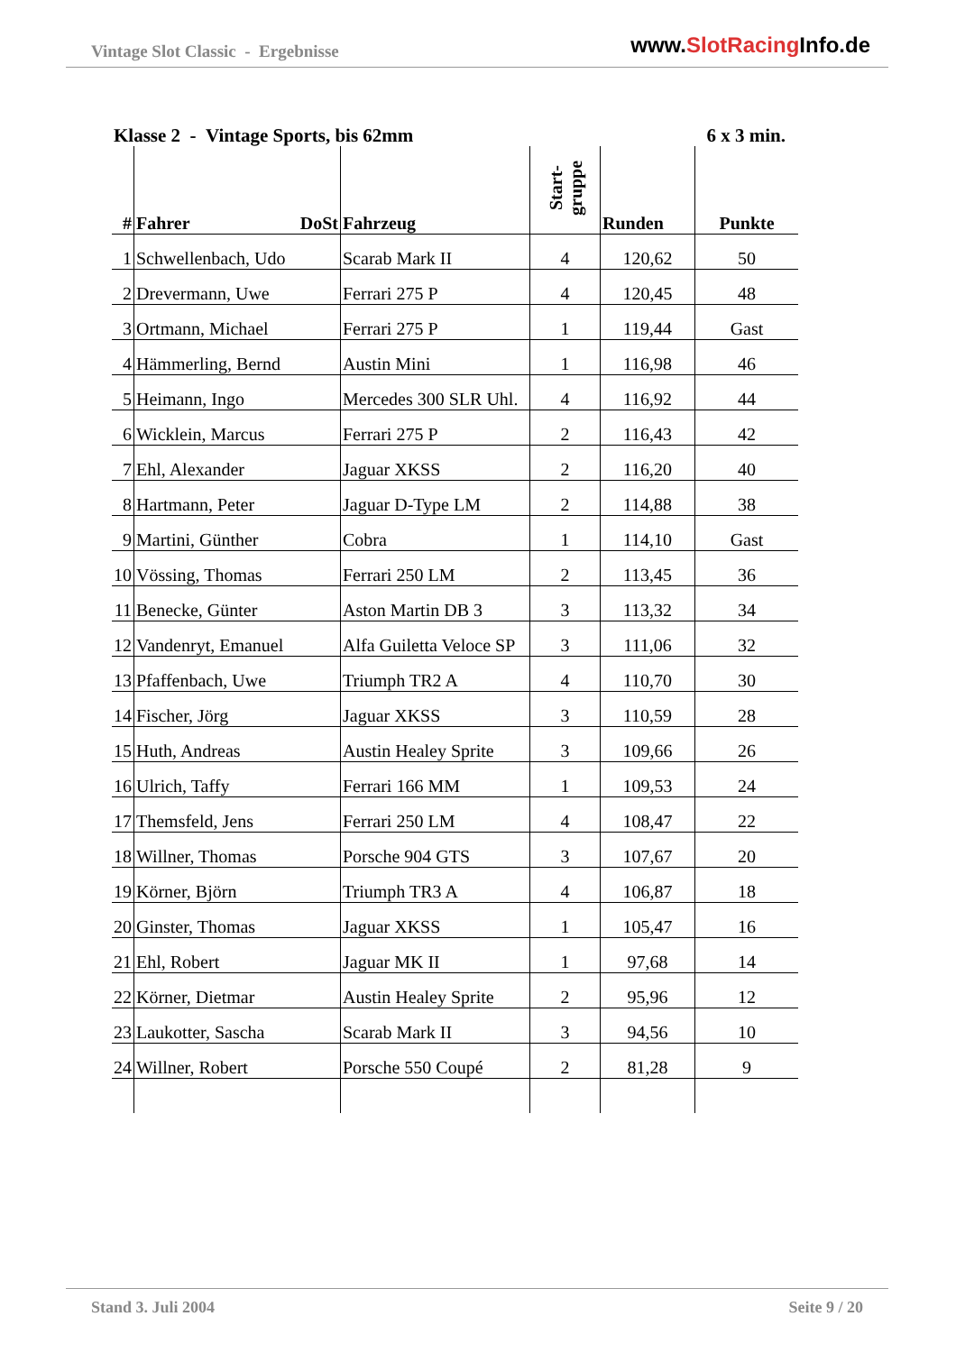Vintage Slot Classic - Ergebnisse
www.SlotRacing Info.de
Klasse 2 - Vintage Sports, bis 62mm 6 x 3 min.
| # | Fahrer DoSt | Fahrzeug | Start- gruppe | Runden | Punkte |
| --- | --- | --- | --- | --- | --- |
| 1 | Schwellenbach, Udo | Scarab Mark II | 4 | 120,62 | 50 |
| 2 | Drevermann, Uwe | Ferrari 275 P | 4 | 120,45 | 48 |
| 3 | Ortmann, Michael | Ferrari 275 P | 1 | 119,44 | Gast |
| 4 | Hämmerling, Bernd | Austin Mini | 1 | 116,98 | 46 |
| 5 | Heimann, Ingo | Mercedes 300 SLR Uhl. | 4 | 116,92 | 44 |
| 6 | Wicklein, Marcus | Ferrari 275 P | 2 | 116,43 | 42 |
| 7 | Ehl, Alexander | Jaguar XKSS | 2 | 116,20 | 40 |
| 8 | Hartmann, Peter | Jaguar D-Type LM | 2 | 114,88 | 38 |
| 9 | Martini, Günther | Cobra | 1 | 114,10 | Gast |
| 10 | Vössing, Thomas | Ferrari 250 LM | 2 | 113,45 | 36 |
| 11 | Benecke, Günter | Aston Martin DB 3 | 3 | 113,32 | 34 |
| 12 | Vandenryt, Emanuel | Alfa Guiletta Veloce SP | 3 | 111,06 | 32 |
| 13 | Pfaffenbach, Uwe | Triumph TR2 A | 4 | 110,70 | 30 |
| 14 | Fischer, Jörg | Jaguar XKSS | 3 | 110,59 | 28 |
| 15 | Huth, Andreas | Austin Healey Sprite | 3 | 109,66 | 26 |
| 16 | Ulrich, Taffy | Ferrari 166 MM | 1 | 109,53 | 24 |
| 17 | Themsfeld, Jens | Ferrari 250 LM | 4 | 108,47 | 22 |
| 18 | Willner, Thomas | Porsche 904 GTS | 3 | 107,67 | 20 |
| 19 | Körner, Björn | Triumph TR3 A | 4 | 106,87 | 18 |
| 20 | Ginster, Thomas | Jaguar XKSS | 1 | 105,47 | 16 |
| 21 | Ehl, Robert | Jaguar MK II | 1 | 97,68 | 14 |
| 22 | Körner, Dietmar | Austin Healey Sprite | 2 | 95,96 | 12 |
| 23 | Laukotter, Sascha | Scarab Mark II | 3 | 94,56 | 10 |
| 24 | Willner, Robert | Porsche 550 Coupé | 2 | 81,28 | 9 |
Stand 3. Juli 2004 Seite 9 / 20